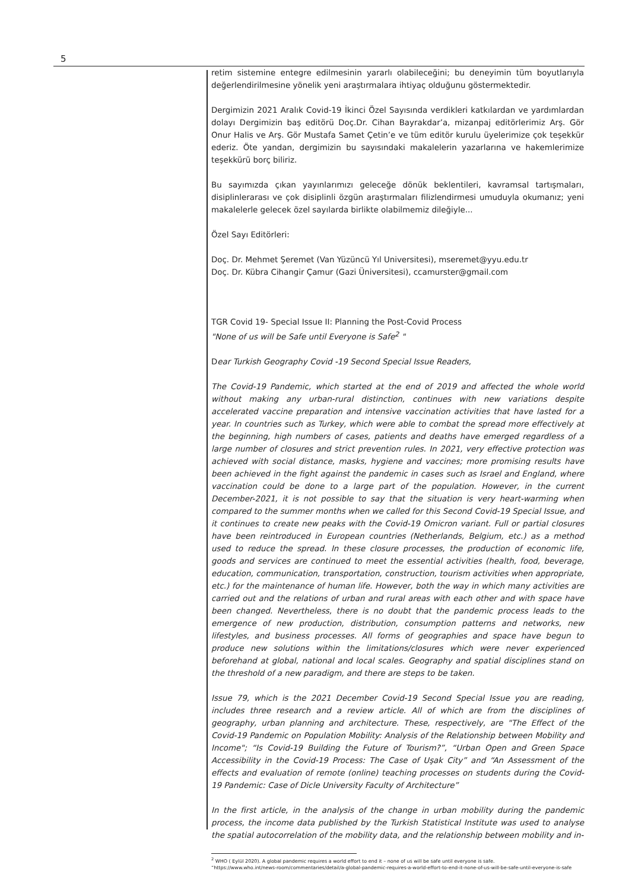5
retim sistemine entegre edilmesinin yararlı olabileceğini; bu deneyimin tüm boyutlarıyla değerlendirilmesine yönelik yeni araştırmalara ihtiyaç olduğunu göstermektedir.
Dergimizin 2021 Aralık Covid-19 İkinci Özel Sayısında verdikleri katkılardan ve yardımlardan dolayı Dergimizin baş editörü Doç.Dr. Cihan Bayrakdar’a, mizanpaj editörlerimiz Arş. Gör Onur Halis ve Arş. Gör Mustafa Samet Çetin’e ve tüm editör kurulu üyelerimize çok teşekkür ederiz. Öte yandan, dergimizin bu sayısındaki makalelerin yazarlarına ve hakemlerimize teşekkürü borç biliriz.
Bu sayımızda çıkan yayınlarımızı geleceğe dönük beklentileri, kavramsal tartışmaları, disiplinlerarası ve çok disiplinli özgün araştırmaları filizlendirmesi umuduyla okumanız; yeni makalelerle gelecek özel sayılarda birlikte olabilmemiz dileğiyle...
Özel Sayı Editörleri:
Doç. Dr. Mehmet Şeremet (Van Yüzüncü Yıl Universitesi), mseremet@yyu.edu.tr
Doç. Dr. Kübra Cihangir Çamur (Gazi Üniversitesi), ccamurster@gmail.com
TGR Covid 19- Special Issue II: Planning the Post-Covid Process
"None of us will be Safe until Everyone is Safe<sup>2</sup> "
Dear Turkish Geography Covid -19 Second Special Issue Readers,
The Covid-19 Pandemic, which started at the end of 2019 and affected the whole world without making any urban-rural distinction, continues with new variations despite accelerated vaccine preparation and intensive vaccination activities that have lasted for a year. In countries such as Turkey, which were able to combat the spread more effectively at the beginning, high numbers of cases, patients and deaths have emerged regardless of a large number of closures and strict prevention rules. In 2021, very effective protection was achieved with social distance, masks, hygiene and vaccines; more promising results have been achieved in the fight against the pandemic in cases such as Israel and England, where vaccination could be done to a large part of the population. However, in the current December-2021, it is not possible to say that the situation is very heart-warming when compared to the summer months when we called for this Second Covid-19 Special Issue, and it continues to create new peaks with the Covid-19 Omicron variant. Full or partial closures have been reintroduced in European countries (Netherlands, Belgium, etc.) as a method used to reduce the spread. In these closure processes, the production of economic life, goods and services are continued to meet the essential activities (health, food, beverage, education, communication, transportation, construction, tourism activities when appropriate, etc.) for the maintenance of human life. However, both the way in which many activities are carried out and the relations of urban and rural areas with each other and with space have been changed. Nevertheless, there is no doubt that the pandemic process leads to the emergence of new production, distribution, consumption patterns and networks, new lifestyles, and business processes. All forms of geographies and space have begun to produce new solutions within the limitations/closures which were never experienced beforehand at global, national and local scales. Geography and spatial disciplines stand on the threshold of a new paradigm, and there are steps to be taken.
Issue 79, which is the 2021 December Covid-19 Second Special Issue you are reading, includes three research and a review article. All of which are from the disciplines of geography, urban planning and architecture. These, respectively, are "The Effect of the Covid-19 Pandemic on Population Mobility: Analysis of the Relationship between Mobility and Income"; “Is Covid-19 Building the Future of Tourism?”, “Urban Open and Green Space Accessibility in the Covid-19 Process: The Case of Uşak City” and “An Assessment of the effects and evaluation of remote (online) teaching processes on students during the Covid-19 Pandemic: Case of Dicle University Faculty of Architecture”
In the first article, in the analysis of the change in urban mobility during the pandemic process, the income data published by the Turkish Statistical Institute was used to analyse the spatial autocorrelation of the mobility data, and the relationship between mobility and in-
<sup>2</sup> WHO ( Eylül 2020). A global pandemic requires a world effort to end it – none of us will be safe until everyone is safe.
“https://www.who.int/news-room/commentaries/detail/a-global-pandemic-requires-a-world-effort-to-end-it-none-of-us-will-be-safe-until-everyone-is-safe